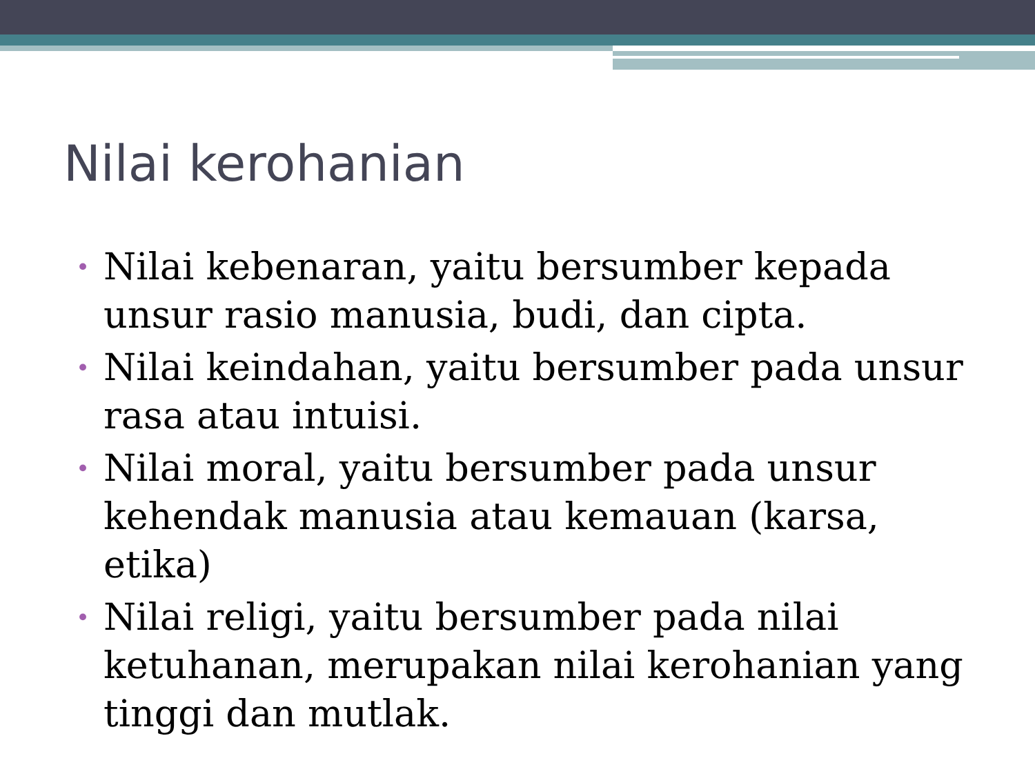Nilai kerohanian
• Nilai kebenaran, yaitu bersumber kepada unsur rasio manusia, budi, dan cipta.
• Nilai keindahan, yaitu bersumber pada unsur rasa atau intuisi.
• Nilai moral, yaitu bersumber pada unsur kehendak manusia atau kemauan (karsa, etika)
• Nilai religi, yaitu bersumber pada nilai ketuhanan, merupakan nilai kerohanian yang tinggi dan mutlak.